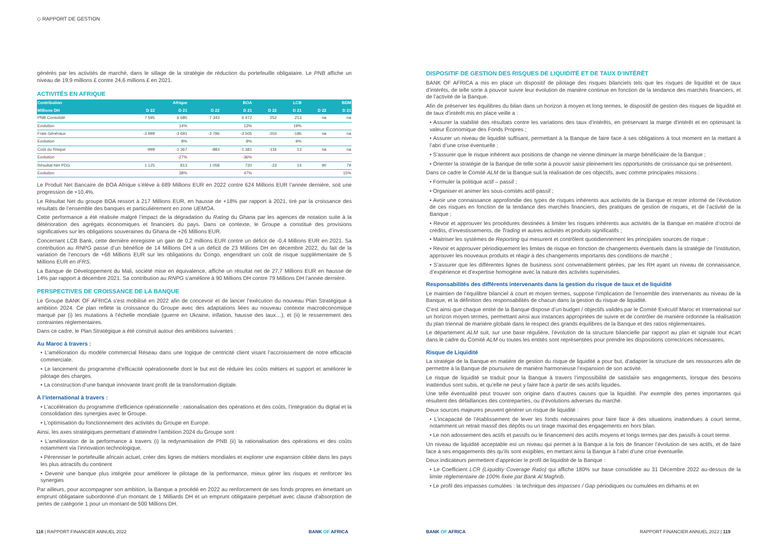◇ RAPPORT DE GESTION
générés par les activités de marché, dans le sillage de la stratégie de réduction du portefeuille obligataire. Le PNB affiche un niveau de 19,9 millions £ contre 24,6 millions £ en 2021.
ACTIVITÉS EN AFRIQUE
| Contribution | Afrique | | BOA | | LCB | | BDM | |
| --- | --- | --- | --- | --- | --- | --- | --- | --- |
| Millions DH | D 22 | D 21 | D 22 | D 21 | D 22 | D 21 | D 22 | D 21 |
| PNB Consolidé | 7 595 | 6 685 | 7 343 | 6 472 | 252 | 213 | na | na |
| Evolution | | 14% | | 13% | | 19% | | |
| Frais Généraux | -3 999 | -3 691 | -3 796 | -3 505 | -203 | -186 | na | na |
| Evolution | | 8% | | 8% | | 9% | | |
| Coût du Risque | -999 | -1 367 | -883 | -1 381 | -116 | 13 | na | na |
| Evolution | | -27% | | -36% | | | | |
| Résultat Net PDG | 1 125 | 813 | 1 058 | 720 | -23 | 14 | 90 | 79 |
| Evolution | | 38% | | 47% | | | | 15% |
Le Produit Net Bancaire de BOA Afrique s’élève à 689 Millions EUR en 2022 contre 624 Millions EUR l’année dernière, soit une progression de +10,4%.
Le Résultat Net du groupe BOA ressort à 217 Millions EUR, en hausse de +18% par rapport à 2021, tiré par la croissance des résultats de l’ensemble des banques et particulièrement en zone UEMOA.
Cette performance a été réalisée malgré l’impact de la dégradation du Rating du Ghana par les agences de notation suite à la détérioration des agrégats économiques et financiers du pays. Dans ce contexte, le Groupe a constitué des provisions significatives sur les obligations souveraines du Ghana de +26 Millions EUR.
Concernant LCB Bank, cette dernière enregistre un gain de 0,2 millions EUR contre un déficit de -0,4 Millions EUR en 2021. Sa contribution au RNPG passe d’un bénéfice de 14 Millions DH à un déficit de 23 Millions DH en décembre 2022, du fait de la variation de l’encours de +68 Millions EUR sur les obligations du Congo, engendrant un coût de risque supplémentaire de 5 Millions EUR en IFRS.
La Banque de Développement du Mali, société mise en équivalence, affiche un résultat net de 27,7 Millions EUR en hausse de 14% par rapport à décembre 2021. Sa contribution au RNPG s’améliore à 90 Millions DH contre 79 Millions DH l’année dernière.
PERSPECTIVES DE CROISSANCE DE LA BANQUE
Le Groupe BANK OF AFRICA s’est mobilisé en 2022 afin de concevoir et de lancer l’exécution du nouveau Plan Stratégique à ambition 2024. Ce plan reflète la croissance du Groupe avec des adaptations liées au nouveau contexte macroéconomique marqué par (i) les mutations à l’échelle mondiale (guerre en Ukraine, inflation, hausse des taux…), et (ii) le resserrement des contraintes réglementaires.
Dans ce cadre, le Plan Stratégique a été construit autour des ambitions suivantes :
Au Maroc à travers :
• L’amélioration du modèle commercial Réseau dans une logique de centricité client visant l’accroissement de notre efficacité commerciale.
• Le lancement du programme d’efficacité opérationnelle dont le but est de réduire les coûts métiers et support et améliorer le pilotage des charges.
• La construction d’une banque innovante tirant profit de la transformation digitale.
A l’international à travers :
• L’accélération du programme d’efficience opérationnelle : rationalisation des opérations et des coûts, l’intégration du digital et la consolidation des synergies avec le Groupe.
• L’optimisation du fonctionnement des activités du Groupe en Europe.
Ainsi, les axes stratégiques permettant d’atteindre l’ambition 2024 du Groupe sont :
• L’amélioration de la performance à travers (i) la redynamisation de PNB (ii) la rationalisation des opérations et des coûts notamment via l’innovation technologique.
• Pérenniser le portefeuille africain actuel, créer des lignes de métiers mondiales et explorer une expansion ciblée dans les pays les plus attractifs du continent
• Devenir une banque plus intégrée pour améliorer le pilotage de la performance, mieux gérer les risques et renforcer les synergies
Par ailleurs, pour accompagner son ambition, la Banque a procédé en 2022 au renforcement de ses fonds propres en émettant un emprunt obligataire subordonné d’un montant de 1 Milliards DH et un emprunt obligataire perpétuel avec clause d’absorption de pertes de catégorie 1 pour un montant de 500 Millions DH.
DISPOSITIF DE GESTION DES RISQUES DE LIQUIDITÉ ET DE TAUX D’INTÉRÊT
BANK OF AFRICA a mis en place un dispositif de pilotage des risques bilanciels tels que les risques de liquidité et de taux d’intérêts, de telle sorte à pouvoir suivre leur évolution de manière continue en fonction de la tendance des marchés financiers, et de l’activité de la Banque.
Afin de préserver les équilibres du bilan dans un horizon à moyen et long termes, le dispositif de gestion des risques de liquidité et de taux d’intérêt mis en place veille a :
• Assurer la stabilité des résultats contre les variations des taux d’intérêts, en préservant la marge d’intérêt et en optimisant la valeur Économique des Fonds Propres ;
• Assurer un niveau de liquidité suffisant, permettant à la Banque de faire face à ses obligations à tout moment en la mettant à l’abri d’une crise éventuelle ;
• S’assurer que le risque inhérent aux positions de change ne vienne diminuer la marge bénéficiaire de la Banque ;
• Orienter la stratégie de la Banque de telle sorte à pouvoir saisir pleinement les opportunités de croissance qui se présentent.
Dans ce cadre le Comité ALM de la Banque suit la réalisation de ces objectifs, avec comme principales missions :
• Formuler la politique actif – passif ;
• Organiser et animer les sous-comités actif-passif ;
• Avoir une connaissance approfondie des types de risques inhérents aux activités de la Banque et rester informé de l’évolution de ces risques en fonction de la tendance des marchés financiers, des pratiques de gestion de risques, et de l’activité de la Banque ;
• Revoir et approuver les procédures destinées à limiter les risques inhérents aux activités de la Banque en matière d’octroi de crédits, d’investissements, de Trading et autres activités et produits significatifs ;
• Maitriser les systèmes de Reporting qui mesurent et contrôlent quotidiennement les principales sources de risque ;
• Revoir et approuver périodiquement les limites de risque en fonction de changements éventuels dans la stratégie de l’institution, approuver les nouveaux produits et réagir à des changements importants des conditions de marché ;
• S’assurer que les différentes lignes de business sont convenablement gérées, par les RH ayant un niveau de connaissance, d’expérience et d’expertise homogène avec la nature des activités supervisées.
Responsabilités des différents intervenants dans la gestion du risque de taux et de liquidité
Le maintien de l’équilibre bilanciel à court et moyen termes, suppose l’implication de l’ensemble des intervenants au niveau de la Banque, et la définition des responsabilités de chacun dans la gestion du risque de liquidité.
C’est ainsi que chaque entité de la Banque dispose d’un budget / objectifs validés par le Comité Exécutif Maroc et International sur un horizon moyen termes, permettant ainsi aux instances appropriées de suivre et de contrôler de manière ordonnée la réalisation du plan triennal de manière globale dans le respect des grands équilibres de la Banque et des ratios réglementaires.
Le département ALM suit, sur une base régulière, l’évolution de la structure bilancielle par rapport au plan et signale tout écart dans le cadre du Comité ALM ou toutes les entités sont représentées pour prendre les dispositions correctrices nécessaires.
Risque de Liquidité
La stratégie de la Banque en matière de gestion du risque de liquidité a pour but, d’adapter la structure de ses ressources afin de permettre à la Banque de poursuivre de manière harmonieuse l’expansion de son activité.
Le risque de liquidité se traduit pour la Banque à travers l’impossibilité de satisfaire ses engagements, lorsque des besoins inattendus sont subis, et qu’elle ne peut y faire face à partir de ses actifs liquides.
Une telle éventualité peut trouver son origine dans d’autres causes que la liquidité. Par exemple des pertes importantes qui résultent des défaillances des contreparties, ou d’évolutions adverses du marché.
Deux sources majeures peuvent générer un risque de liquidité :
• L’incapacité de l’établissement de lever les fonds nécessaires pour faire face à des situations inattendues à court terme, notamment un retrait massif des dépôts ou un tirage maximal des engagements en hors bilan.
• Le non adossement des actifs et passifs ou le financement des actifs moyens et longs termes par des passifs à court terme.
Un niveau de liquidité acceptable est un niveau qui permet à la Banque à la fois de financer l’évolution de ses actifs, et de faire face à ses engagements dès qu’ils sont exigibles, en mettant ainsi la Banque à l’abri d’une crise éventuelle.
Deux indicateurs permettent d’apprécier le profil de liquidité de la Banque :
• Le Coefficient LCR (Liquidity Coverage Ratio) qui affiche 180% sur base consolidée au 31 Décembre 2022 au-dessus de la limite réglementaire de 100% fixée par Bank Al Maghrib.
• Le profil des impasses cumulées : la technique des impasses / Gap périodiques ou cumulées en dirhams et en
118 | RAPPORT FINANCIER ANNUEL 2022
BANK OF AFRICA BANK OF AFRICA
RAPPORT FINANCIER ANNUEL 2022 | 119